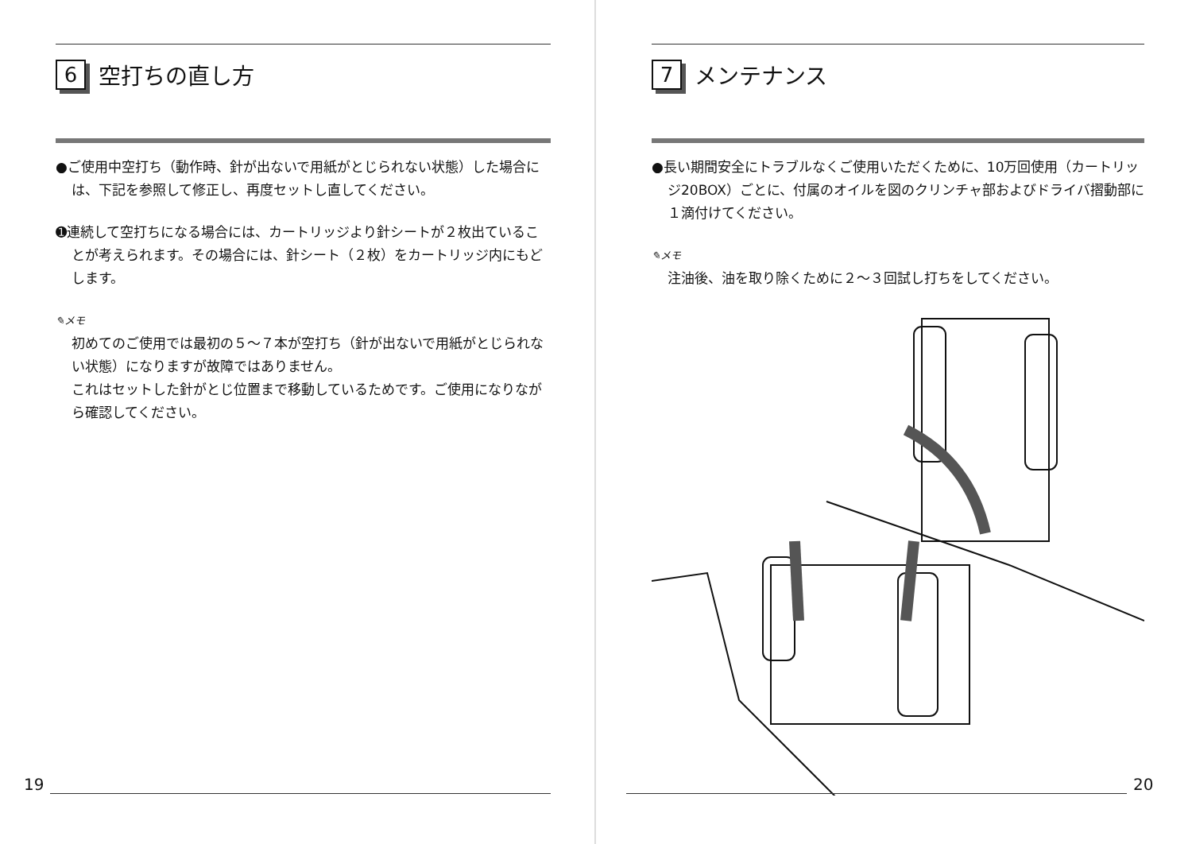6 空打ちの直し方
●ご使用中空打ち（動作時、針が出ないで用紙がとじられない状態）した場合には、下記を参照して修正し、再度セットし直してください。
➊連続して空打ちになる場合には、カートリッジより針シートが２枚出ていることが考えられます。その場合には、針シート（２枚）をカートリッジ内にもどします。
✎メモ
初めてのご使用では最初の５～７本が空打ち（針が出ないで用紙がとじられない状態）になりますが故障ではありません。
これはセットした針がとじ位置まで移動しているためです。ご使用になりながら確認してください。
19
7 メンテナンス
●長い期間安全にトラブルなくご使用いただくために、10万回使用（カートリッジ20BOX）ごとに、付属のオイルを図のクリンチャ部およびドライバ摺動部に１滴付けてください。
✎メモ
注油後、油を取り除くために２～３回試し打ちをしてください。
20